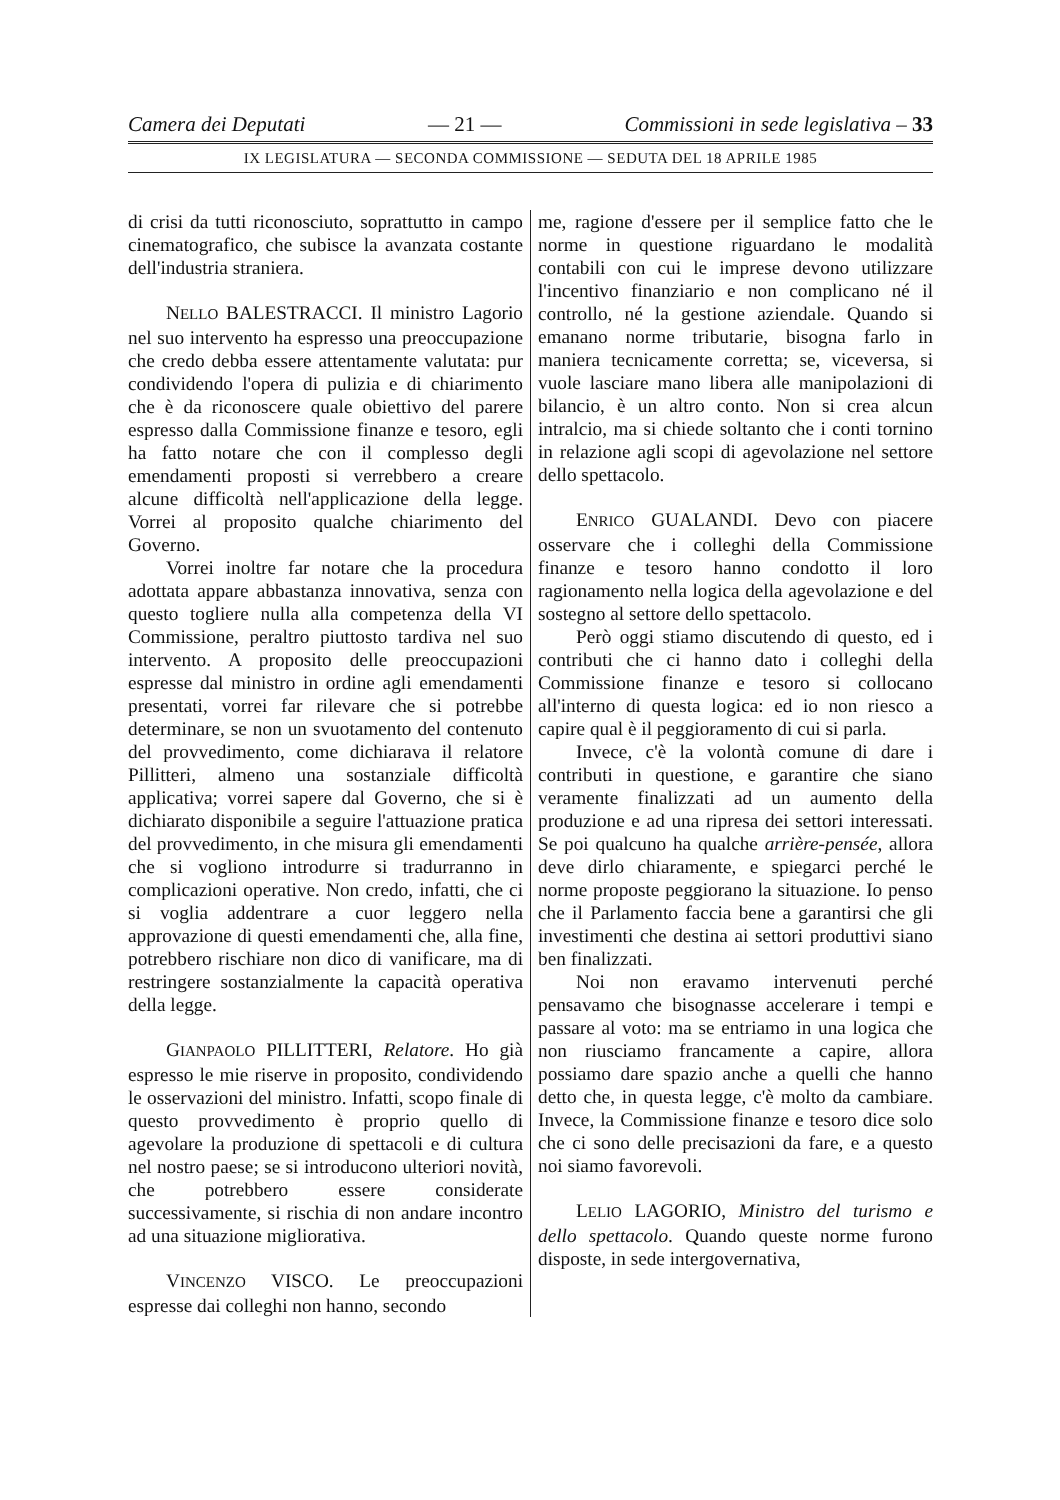Camera dei Deputati — 21 — Commissioni in sede legislativa – 33
IX LEGISLATURA — SECONDA COMMISSIONE — SEDUTA DEL 18 APRILE 1985
di crisi da tutti riconosciuto, soprattutto in campo cinematografico, che subisce la avanzata costante dell'industria straniera.
NELLO BALESTRACCI. Il ministro Lagorio nel suo intervento ha espresso una preoccupazione che credo debba essere attentamente valutata: pur condividendo l'opera di pulizia e di chiarimento che è da riconoscere quale obiettivo del parere espresso dalla Commissione finanze e tesoro, egli ha fatto notare che con il complesso degli emendamenti proposti si verrebbero a creare alcune difficoltà nell'applicazione della legge. Vorrei al proposito qualche chiarimento del Governo.
Vorrei inoltre far notare che la procedura adottata appare abbastanza innovativa, senza con questo togliere nulla alla competenza della VI Commissione, peraltro piuttosto tardiva nel suo intervento. A proposito delle preoccupazioni espresse dal ministro in ordine agli emendamenti presentati, vorrei far rilevare che si potrebbe determinare, se non un svuotamento del contenuto del provvedimento, come dichiarava il relatore Pillitteri, almeno una sostanziale difficoltà applicativa; vorrei sapere dal Governo, che si è dichiarato disponibile a seguire l'attuazione pratica del provvedimento, in che misura gli emendamenti che si vogliono introdurre si tradurranno in complicazioni operative. Non credo, infatti, che ci si voglia addentrare a cuor leggero nella approvazione di questi emendamenti che, alla fine, potrebbero rischiare non dico di vanificare, ma di restringere sostanzialmente la capacità operativa della legge.
GIANPAOLO PILLITTERI, Relatore. Ho già espresso le mie riserve in proposito, condividendo le osservazioni del ministro. Infatti, scopo finale di questo provvedimento è proprio quello di agevolare la produzione di spettacoli e di cultura nel nostro paese; se si introducono ulteriori novità, che potrebbero essere considerate successivamente, si rischia di non andare incontro ad una situazione migliorativa.
VINCENZO VISCO. Le preoccupazioni espresse dai colleghi non hanno, secondo
me, ragione d'essere per il semplice fatto che le norme in questione riguardano le modalità contabili con cui le imprese devono utilizzare l'incentivo finanziario e non complicano né il controllo, né la gestione aziendale. Quando si emanano norme tributarie, bisogna farlo in maniera tecnicamente corretta; se, viceversa, si vuole lasciare mano libera alle manipolazioni di bilancio, è un altro conto. Non si crea alcun intralcio, ma si chiede soltanto che i conti tornino in relazione agli scopi di agevolazione nel settore dello spettacolo.
ENRICO GUALANDI. Devo con piacere osservare che i colleghi della Commissione finanze e tesoro hanno condotto il loro ragionamento nella logica della agevolazione e del sostegno al settore dello spettacolo.
Però oggi stiamo discutendo di questo, ed i contributi che ci hanno dato i colleghi della Commissione finanze e tesoro si collocano all'interno di questa logica: ed io non riesco a capire qual è il peggioramento di cui si parla.
Invece, c'è la volontà comune di dare i contributi in questione, e garantire che siano veramente finalizzati ad un aumento della produzione e ad una ripresa dei settori interessati. Se poi qualcuno ha qualche arrière-pensée, allora deve dirlo chiaramente, e spiegarci perché le norme proposte peggiorano la situazione. Io penso che il Parlamento faccia bene a garantirsi che gli investimenti che destina ai settori produttivi siano ben finalizzati.
Noi non eravamo intervenuti perché pensavamo che bisognasse accelerare i tempi e passare al voto: ma se entriamo in una logica che non riusciamo francamente a capire, allora possiamo dare spazio anche a quelli che hanno detto che, in questa legge, c'è molto da cambiare. Invece, la Commissione finanze e tesoro dice solo che ci sono delle precisazioni da fare, e a questo noi siamo favorevoli.
LELIO LAGORIO, Ministro del turismo e dello spettacolo. Quando queste norme furono disposte, in sede intergovernativa,